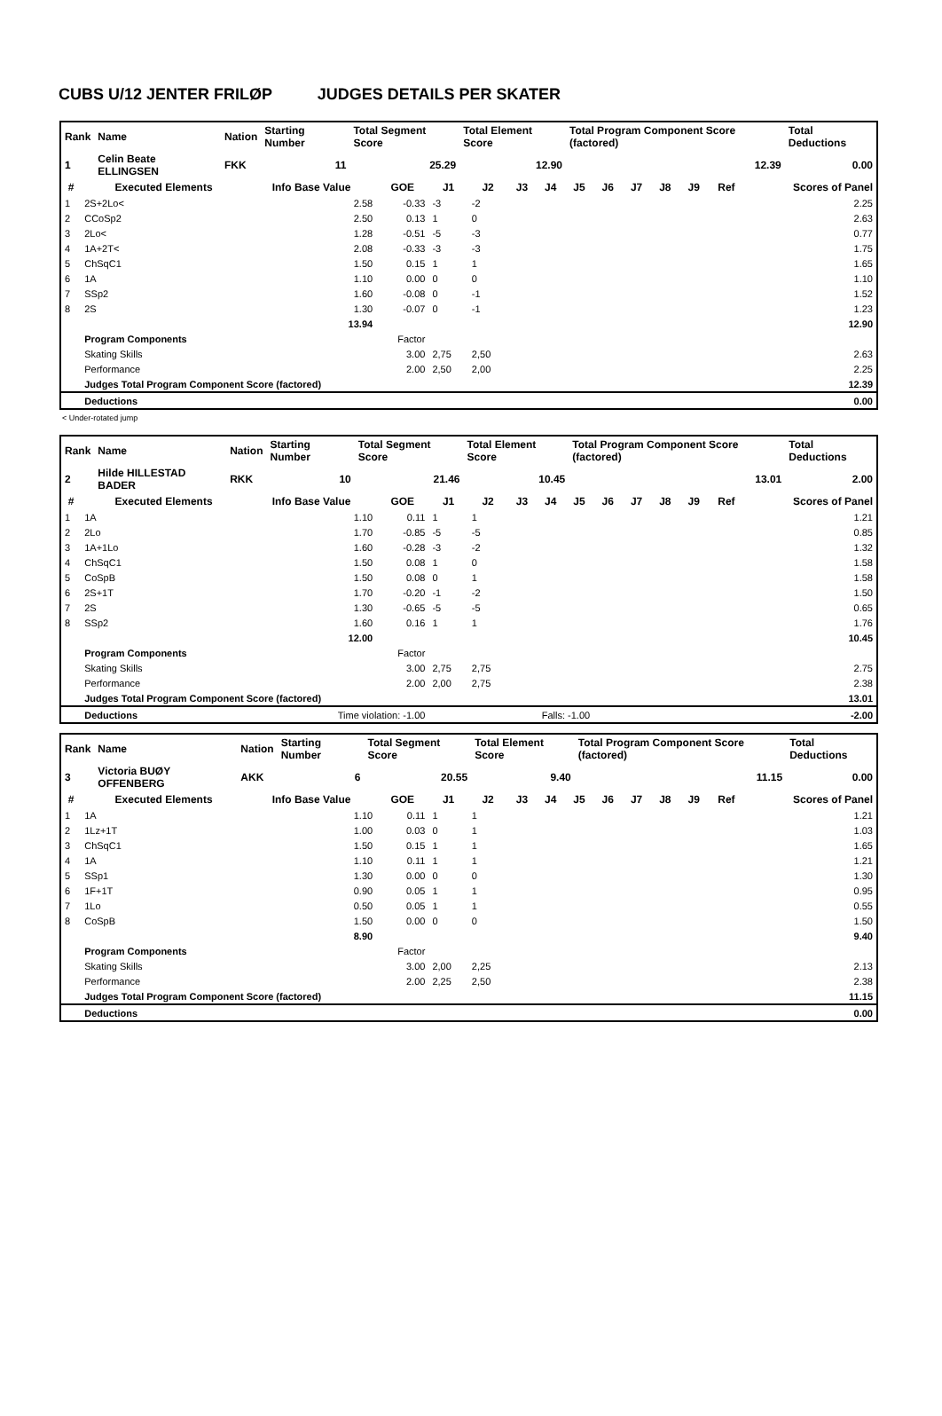CUBS U/12 JENTER FRILØP JUDGES DETAILS PER SKATER
| Rank | Name | Nation | Starting Number | Total Segment Score | Total Element Score | Total Program Component Score (factored) | Total Deductions |
| 1 | Celin Beate ELLINGSEN | FKK | 11 | 25.29 | 12.90 | 12.39 | 0.00 |
| # | Executed Elements | Info Base Value | GOE | J1 | J2 | J3 | J4 | J5 | J6 | J7 | J8 | J9 | Ref | Scores of Panel |
| --- | --- | --- | --- | --- | --- | --- | --- | --- | --- | --- | --- | --- | --- | --- |
| 1 | 2S+2Lo< | 2.58 | -0.33 | -3 | -2 | | | | | | | | | 2.25 |
| 2 | CCoSp2 | 2.50 | 0.13 | 1 | 0 | | | | | | | | | 2.63 |
| 3 | 2Lo< | 1.28 | -0.51 | -5 | -3 | | | | | | | | | 0.77 |
| 4 | 1A+2T< | 2.08 | -0.33 | -3 | -3 | | | | | | | | | 1.75 |
| 5 | ChSqC1 | 1.50 | 0.15 | 1 | 1 | | | | | | | | | 1.65 |
| 6 | 1A | 1.10 | 0.00 | 0 | 0 | | | | | | | | | 1.10 |
| 7 | SSp2 | 1.60 | -0.08 | 0 | -1 | | | | | | | | | 1.52 |
| 8 | 2S | 1.30 | -0.07 | 0 | -1 | | | | | | | | | 1.23 |
| | | 13.94 | | | | | | | | | | | | 12.90 |
| | Program Components | | Factor | | | | | | | | | | | |
| | Skating Skills | | 3.00 | 2,75 | 2,50 | | | | | | | | | 2.63 |
| | Performance | | 2.00 | 2,50 | 2,00 | | | | | | | | | 2.25 |
| | Judges Total Program Component Score (factored) | | | | | | | | | | | | | 12.39 |
| | Deductions | | | | | | | | | | | | | 0.00 |
< Under-rotated jump
| Rank | Name | Nation | Starting Number | Total Segment Score | Total Element Score | Total Program Component Score (factored) | Total Deductions |
| 2 | Hilde HILLESTAD BADER | RKK | 10 | 21.46 | 10.45 | 13.01 | 2.00 |
| # | Executed Elements | Info Base Value | GOE | J1 | J2 | J3 | J4 | J5 | J6 | J7 | J8 | J9 | Ref | Scores of Panel |
| --- | --- | --- | --- | --- | --- | --- | --- | --- | --- | --- | --- | --- | --- | --- |
| 1 | 1A | 1.10 | 0.11 | 1 | 1 | | | | | | | | | 1.21 |
| 2 | 2Lo | 1.70 | -0.85 | -5 | -5 | | | | | | | | | 0.85 |
| 3 | 1A+1Lo | 1.60 | -0.28 | -3 | -2 | | | | | | | | | 1.32 |
| 4 | ChSqC1 | 1.50 | 0.08 | 1 | 0 | | | | | | | | | 1.58 |
| 5 | CoSpB | 1.50 | 0.08 | 0 | 1 | | | | | | | | | 1.58 |
| 6 | 2S+1T | 1.70 | -0.20 | -1 | -2 | | | | | | | | | 1.50 |
| 7 | 2S | 1.30 | -0.65 | -5 | -5 | | | | | | | | | 0.65 |
| 8 | SSp2 | 1.60 | 0.16 | 1 | 1 | | | | | | | | | 1.76 |
| | | 12.00 | | | | | | | | | | | | 10.45 |
| | Program Components | | Factor | | | | | | | | | | | |
| | Skating Skills | | 3.00 | 2,75 | 2,75 | | | | | | | | | 2.75 |
| | Performance | | 2.00 | 2,00 | 2,75 | | | | | | | | | 2.38 |
| | Judges Total Program Component Score (factored) | | | | | | | | | | | | | 13.01 |
| | Deductions | Time violation: -1.00 | | Falls: -1.00 | | | | | | | | | | -2.00 |
| Rank | Name | Nation | Starting Number | Total Segment Score | Total Element Score | Total Program Component Score (factored) | Total Deductions |
| 3 | Victoria BUØY OFFENBERG | AKK | 6 | 20.55 | 9.40 | 11.15 | 0.00 |
| # | Executed Elements | Info Base Value | GOE | J1 | J2 | J3 | J4 | J5 | J6 | J7 | J8 | J9 | Ref | Scores of Panel |
| --- | --- | --- | --- | --- | --- | --- | --- | --- | --- | --- | --- | --- | --- | --- |
| 1 | 1A | 1.10 | 0.11 | 1 | 1 | | | | | | | | | 1.21 |
| 2 | 1Lz+1T | 1.00 | 0.03 | 0 | 1 | | | | | | | | | 1.03 |
| 3 | ChSqC1 | 1.50 | 0.15 | 1 | 1 | | | | | | | | | 1.65 |
| 4 | 1A | 1.10 | 0.11 | 1 | 1 | | | | | | | | | 1.21 |
| 5 | SSp1 | 1.30 | 0.00 | 0 | 0 | | | | | | | | | 1.30 |
| 6 | 1F+1T | 0.90 | 0.05 | 1 | 1 | | | | | | | | | 0.95 |
| 7 | 1Lo | 0.50 | 0.05 | 1 | 1 | | | | | | | | | 0.55 |
| 8 | CoSpB | 1.50 | 0.00 | 0 | 0 | | | | | | | | | 1.50 |
| | | 8.90 | | | | | | | | | | | | 9.40 |
| | Program Components | | Factor | | | | | | | | | | | |
| | Skating Skills | | 3.00 | 2,00 | 2,25 | | | | | | | | | 2.13 |
| | Performance | | 2.00 | 2,25 | 2,50 | | | | | | | | | 2.38 |
| | Judges Total Program Component Score (factored) | | | | | | | | | | | | | 11.15 |
| | Deductions | | | | | | | | | | | | | 0.00 |